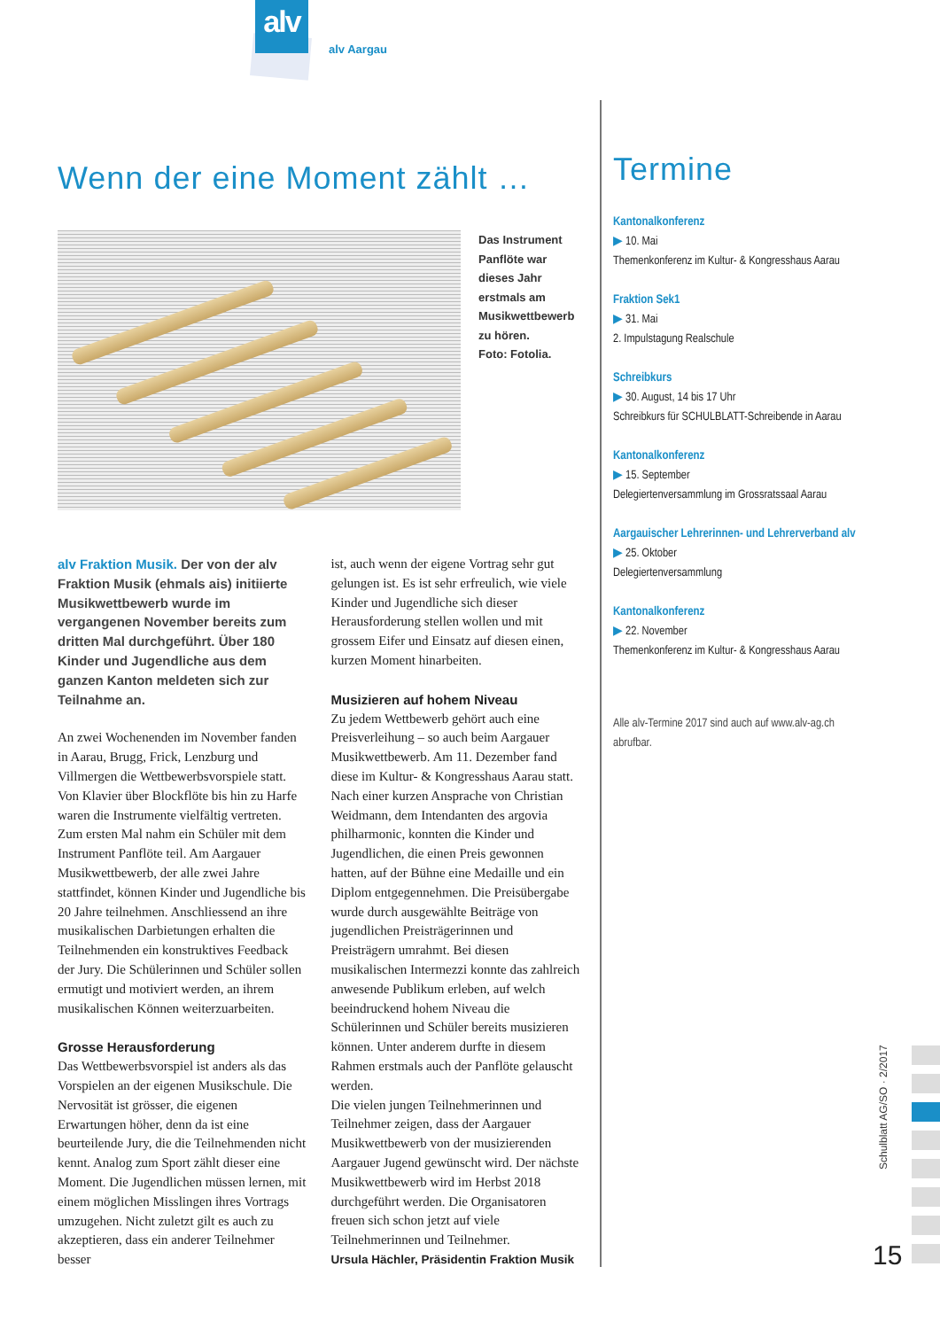alv
alv Aargau
Wenn der eine Moment zählt …
Das Instrument Panflöte war dieses Jahr erstmals am Musikwettbewerb zu hören.
Foto: Fotolia.
alv Fraktion Musik. Der von der alv Fraktion Musik (ehmals ais) initiierte Musikwettbewerb wurde im vergangenen November bereits zum dritten Mal durchgeführt. Über 180 Kinder und Jugendliche aus dem ganzen Kanton meldeten sich zur Teilnahme an.
An zwei Wochenenden im November fanden in Aarau, Brugg, Frick, Lenzburg und Villmergen die Wettbewerbsvorspiele statt. Von Klavier über Blockflöte bis hin zu Harfe waren die Instrumente vielfältig vertreten. Zum ersten Mal nahm ein Schüler mit dem Instrument Panflöte teil. Am Aargauer Musikwettbewerb, der alle zwei Jahre stattfindet, können Kinder und Jugendliche bis 20 Jahre teilnehmen. Anschliessend an ihre musikalischen Darbietungen erhalten die Teilnehmenden ein konstruktives Feedback der Jury. Die Schülerinnen und Schüler sollen ermutigt und motiviert werden, an ihrem musikalischen Können weiterzuarbeiten.
Grosse Herausforderung
Das Wettbewerbsvorspiel ist anders als das Vorspielen an der eigenen Musikschule. Die Nervosität ist grösser, die eigenen Erwartungen höher, denn da ist eine beurteilende Jury, die die Teilnehmenden nicht kennt. Analog zum Sport zählt dieser eine Moment. Die Jugendlichen müssen lernen, mit einem möglichen Misslingen ihres Vortrags umzugehen. Nicht zuletzt gilt es auch zu akzeptieren, dass ein anderer Teilnehmer besser
ist, auch wenn der eigene Vortrag sehr gut gelungen ist. Es ist sehr erfreulich, wie viele Kinder und Jugendliche sich dieser Herausforderung stellen wollen und mit grossem Eifer und Einsatz auf diesen einen, kurzen Moment hinarbeiten.
Musizieren auf hohem Niveau
Zu jedem Wettbewerb gehört auch eine Preisverleihung – so auch beim Aargauer Musikwettbewerb. Am 11. Dezember fand diese im Kultur- & Kongresshaus Aarau statt. Nach einer kurzen Ansprache von Christian Weidmann, dem Intendanten des argovia philharmonic, konnten die Kinder und Jugendlichen, die einen Preis gewonnen hatten, auf der Bühne eine Medaille und ein Diplom entgegennehmen. Die Preisübergabe wurde durch ausgewählte Beiträge von jugendlichen Preisträgerinnen und Preisträgern umrahmt. Bei diesen musikalischen Intermezzi konnte das zahlreich anwesende Publikum erleben, auf welch beeindruckend hohem Niveau die Schülerinnen und Schüler bereits musizieren können. Unter anderem durfte in diesem Rahmen erstmals auch der Panflöte gelauscht werden.
Die vielen jungen Teilnehmerinnen und Teilnehmer zeigen, dass der Aargauer Musikwettbewerb von der musizierenden Aargauer Jugend gewünscht wird. Der nächste Musikwettbewerb wird im Herbst 2018 durchgeführt werden. Die Organisatoren freuen sich schon jetzt auf viele Teilnehmerinnen und Teilnehmer.
Ursula Hächler, Präsidentin Fraktion Musik
Termine
Kantonalkonferenz
▶ 10. Mai
Themenkonferenz im Kultur- & Kongresshaus Aarau
Fraktion Sek1
▶ 31. Mai
2. Impulstagung Realschule
Schreibkurs
▶ 30. August, 14 bis 17 Uhr
Schreibkurs für SCHULBLATT-Schreibende in Aarau
Kantonalkonferenz
▶ 15. September
Delegiertenversammlung im Grossratssaal Aarau
Aargauischer Lehrerinnen- und Lehrerverband alv
▶ 25. Oktober
Delegiertenversammlung
Kantonalkonferenz
▶ 22. November
Themenkonferenz im Kultur- & Kongresshaus Aarau
Alle alv-Termine 2017 sind auch auf www.alv-ag.ch abrufbar.
Schulblatt AG/SO · 2/2017
15